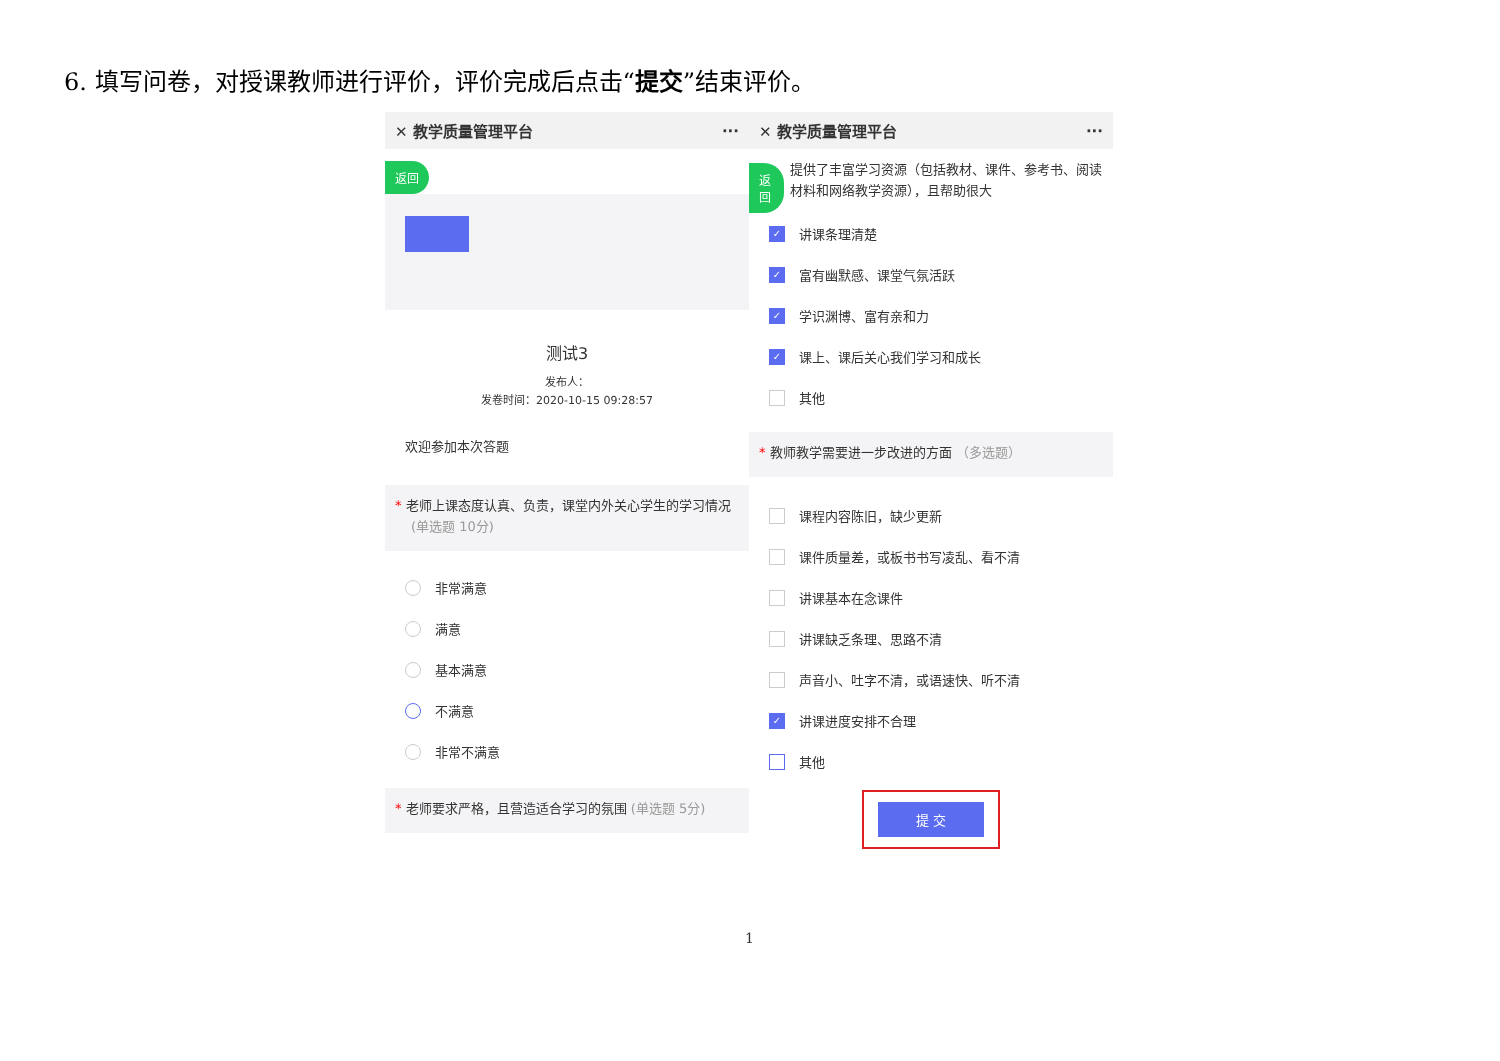6. 填写问卷，对授课教师进行评价，评价完成后点击“提交”结束评价。
✕ 教学质量管理平台 ···
返回
测试3
发布人：
发卷时间：2020-10-15 09:28:57
欢迎参加本次答题
* 老师上课态度认真、负责，课堂内外关心学生的学习情况
(单选题 10分)
非常满意
满意
基本满意
不满意
非常不满意
* 老师要求严格，且营造适合学习的氛围 (单选题 5分)
✕ 教学质量管理平台 ···
返回 提供了丰富学习资源（包括教材、课件、参考书、阅读材料和网络教学资源），且帮助很大
✓ 讲课条理清楚
✓ 富有幽默感、课堂气氛活跃
✓ 学识渊博、富有亲和力
✓ 课上、课后关心我们学习和成长
其他
* 教师教学需要进一步改进的方面 （多选题）
课程内容陈旧，缺少更新
课件质量差，或板书书写凌乱、看不清
讲课基本在念课件
讲课缺乏条理、思路不清
声音小、吐字不清，或语速快、听不清
✓ 讲课进度安排不合理
其他
提 交
1